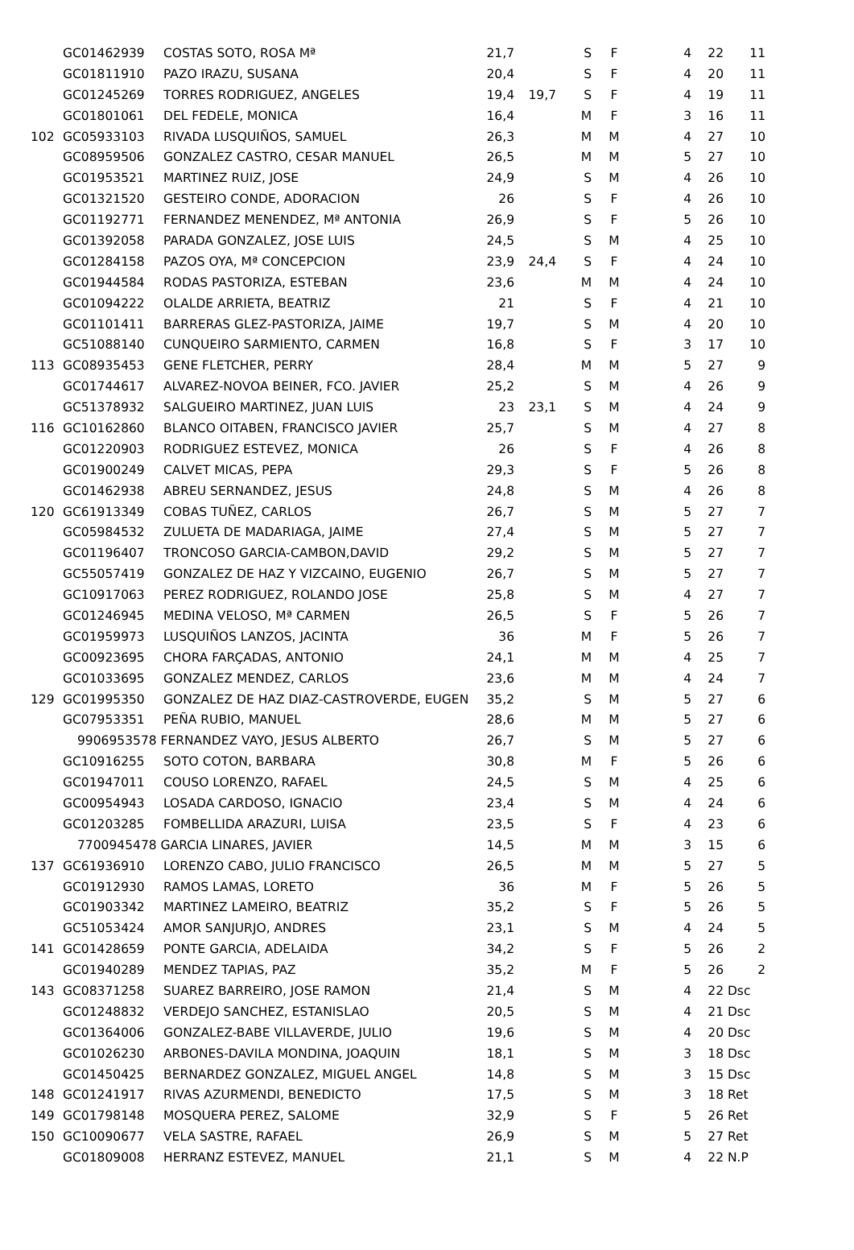| | GC01462939 | COSTAS SOTO, ROSA Mª | 21,7 | | S | F | 4 | 22 | 11 |
| | GC01811910 | PAZO IRAZU, SUSANA | 20,4 | | S | F | 4 | 20 | 11 |
| | GC01245269 | TORRES RODRIGUEZ, ANGELES | 19,4 | 19,7 | S | F | 4 | 19 | 11 |
| | GC01801061 | DEL FEDELE, MONICA | 16,4 | | M | F | 3 | 16 | 11 |
| 102 | GC05933103 | RIVADA LUSQUIÑOS, SAMUEL | 26,3 | | M | M | 4 | 27 | 10 |
| | GC08959506 | GONZALEZ CASTRO, CESAR MANUEL | 26,5 | | M | M | 5 | 27 | 10 |
| | GC01953521 | MARTINEZ RUIZ, JOSE | 24,9 | | S | M | 4 | 26 | 10 |
| | GC01321520 | GESTEIRO CONDE, ADORACION | 26 | | S | F | 4 | 26 | 10 |
| | GC01192771 | FERNANDEZ MENENDEZ, Mª ANTONIA | 26,9 | | S | F | 5 | 26 | 10 |
| | GC01392058 | PARADA GONZALEZ, JOSE LUIS | 24,5 | | S | M | 4 | 25 | 10 |
| | GC01284158 | PAZOS OYA, Mª CONCEPCION | 23,9 | 24,4 | S | F | 4 | 24 | 10 |
| | GC01944584 | RODAS PASTORIZA, ESTEBAN | 23,6 | | M | M | 4 | 24 | 10 |
| | GC01094222 | OLALDE ARRIETA, BEATRIZ | 21 | | S | F | 4 | 21 | 10 |
| | GC01101411 | BARRERAS GLEZ-PASTORIZA, JAIME | 19,7 | | S | M | 4 | 20 | 10 |
| | GC51088140 | CUNQUEIRO SARMIENTO, CARMEN | 16,8 | | S | F | 3 | 17 | 10 |
| 113 | GC08935453 | GENE FLETCHER, PERRY | 28,4 | | M | M | 5 | 27 | 9 |
| | GC01744617 | ALVAREZ-NOVOA BEINER, FCO. JAVIER | 25,2 | | S | M | 4 | 26 | 9 |
| | GC51378932 | SALGUEIRO MARTINEZ, JUAN LUIS | 23 | 23,1 | S | M | 4 | 24 | 9 |
| 116 | GC10162860 | BLANCO OITABEN, FRANCISCO JAVIER | 25,7 | | S | M | 4 | 27 | 8 |
| | GC01220903 | RODRIGUEZ ESTEVEZ, MONICA | 26 | | S | F | 4 | 26 | 8 |
| | GC01900249 | CALVET MICAS, PEPA | 29,3 | | S | F | 5 | 26 | 8 |
| | GC01462938 | ABREU SERNANDEZ, JESUS | 24,8 | | S | M | 4 | 26 | 8 |
| 120 | GC61913349 | COBAS TUÑEZ, CARLOS | 26,7 | | S | M | 5 | 27 | 7 |
| | GC05984532 | ZULUETA DE MADARIAGA, JAIME | 27,4 | | S | M | 5 | 27 | 7 |
| | GC01196407 | TRONCOSO GARCIA-CAMBON,DAVID | 29,2 | | S | M | 5 | 27 | 7 |
| | GC55057419 | GONZALEZ DE HAZ Y VIZCAINO, EUGENIO | 26,7 | | S | M | 5 | 27 | 7 |
| | GC10917063 | PEREZ RODRIGUEZ, ROLANDO JOSE | 25,8 | | S | M | 4 | 27 | 7 |
| | GC01246945 | MEDINA VELOSO, Mª CARMEN | 26,5 | | S | F | 5 | 26 | 7 |
| | GC01959973 | LUSQUIÑOS LANZOS, JACINTA | 36 | | M | F | 5 | 26 | 7 |
| | GC00923695 | CHORA FARÇADAS, ANTONIO | 24,1 | | M | M | 4 | 25 | 7 |
| | GC01033695 | GONZALEZ MENDEZ, CARLOS | 23,6 | | M | M | 4 | 24 | 7 |
| 129 | GC01995350 | GONZALEZ DE HAZ DIAZ-CASTROVERDE, EUGEN | 35,2 | | S | M | 5 | 27 | 6 |
| | GC07953351 | PEÑA RUBIO, MANUEL | 28,6 | | M | M | 5 | 27 | 6 |
| | 9906953578 FERNANDEZ VAYO, JESUS ALBERTO | | 26,7 | | S | M | 5 | 27 | 6 |
| | GC10916255 | SOTO COTON, BARBARA | 30,8 | | M | F | 5 | 26 | 6 |
| | GC01947011 | COUSO LORENZO, RAFAEL | 24,5 | | S | M | 4 | 25 | 6 |
| | GC00954943 | LOSADA CARDOSO, IGNACIO | 23,4 | | S | M | 4 | 24 | 6 |
| | GC01203285 | FOMBELLIDA ARAZURI, LUISA | 23,5 | | S | F | 4 | 23 | 6 |
| | 7700945478 GARCIA LINARES, JAVIER | | 14,5 | | M | M | 3 | 15 | 6 |
| 137 | GC61936910 | LORENZO CABO, JULIO FRANCISCO | 26,5 | | M | M | 5 | 27 | 5 |
| | GC01912930 | RAMOS LAMAS, LORETO | 36 | | M | F | 5 | 26 | 5 |
| | GC01903342 | MARTINEZ LAMEIRO, BEATRIZ | 35,2 | | S | F | 5 | 26 | 5 |
| | GC51053424 | AMOR SANJURJO, ANDRES | 23,1 | | S | M | 4 | 24 | 5 |
| 141 | GC01428659 | PONTE GARCIA, ADELAIDA | 34,2 | | S | F | 5 | 26 | 2 |
| | GC01940289 | MENDEZ TAPIAS, PAZ | 35,2 | | M | F | 5 | 26 | 2 |
| 143 | GC08371258 | SUAREZ BARREIRO, JOSE RAMON | 21,4 | | S | M | 4 | 22 | Dsc |
| | GC01248832 | VERDEJO SANCHEZ, ESTANISLAO | 20,5 | | S | M | 4 | 21 | Dsc |
| | GC01364006 | GONZALEZ-BABE VILLAVERDE, JULIO | 19,6 | | S | M | 4 | 20 | Dsc |
| | GC01026230 | ARBONES-DAVILA MONDINA, JOAQUIN | 18,1 | | S | M | 3 | 18 | Dsc |
| | GC01450425 | BERNARDEZ GONZALEZ, MIGUEL ANGEL | 14,8 | | S | M | 3 | 15 | Dsc |
| 148 | GC01241917 | RIVAS AZURMENDI, BENEDICTO | 17,5 | | S | M | 3 | 18 | Ret |
| 149 | GC01798148 | MOSQUERA PEREZ, SALOME | 32,9 | | S | F | 5 | 26 | Ret |
| 150 | GC10090677 | VELA SASTRE, RAFAEL | 26,9 | | S | M | 5 | 27 | Ret |
| | GC01809008 | HERRANZ ESTEVEZ, MANUEL | 21,1 | | S | M | 4 | 22 | N.P |